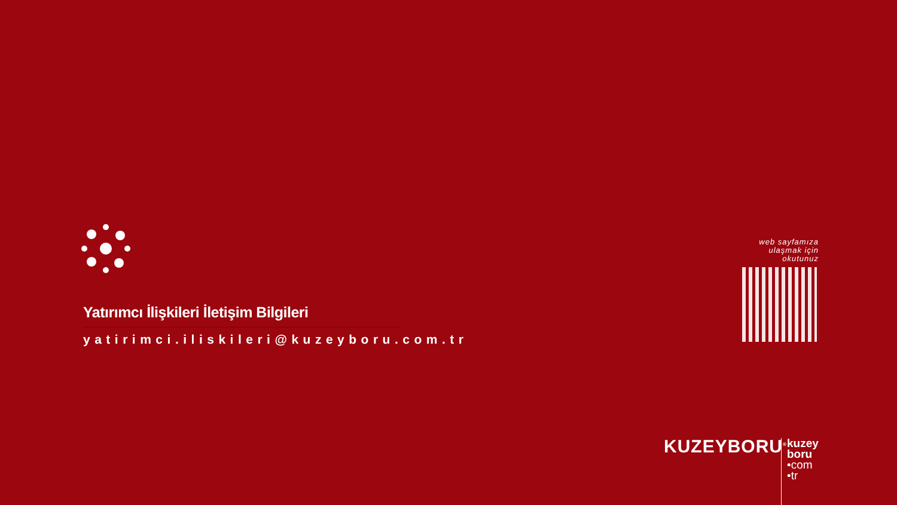Yatırımcı İlişkileri İletişim Bilgileri
yatirimci.iliskileri@kuzeyboru.com.tr
web sayfamıza
ulaşmak için
okutunuz
KUZEYBORU<sup>®</sup>
kuzey
boru
•com
•tr